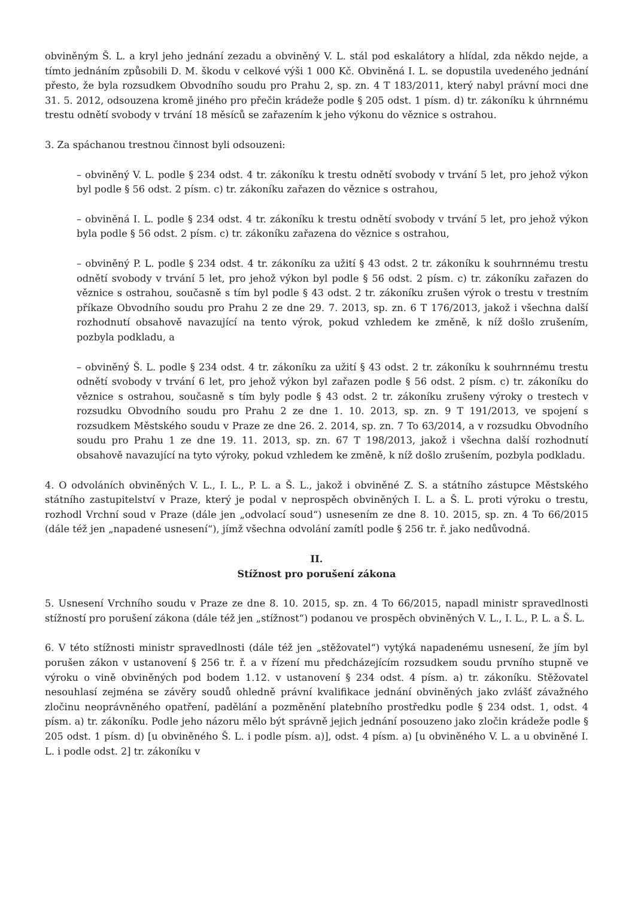obviněným Š. L. a kryl jeho jednání zezadu a obviněný V. L. stál pod eskalátory a hlídal, zda někdo nejde, a tímto jednáním způsobili D. M. škodu v celkové výši 1 000 Kč. Obviněná I. L. se dopustila uvedeného jednání přesto, že byla rozsudkem Obvodního soudu pro Prahu 2, sp. zn. 4 T 183/2011, který nabyl právní moci dne 31. 5. 2012, odsouzena kromě jiného pro přečin krádeže podle § 205 odst. 1 písm. d) tr. zákoníku k úhrnnému trestu odnětí svobody v trvání 18 měsíců se zařazením k jeho výkonu do věznice s ostrahou.
3. Za spáchanou trestnou činnost byli odsouzeni:
– obviněný V. L. podle § 234 odst. 4 tr. zákoníku k trestu odnětí svobody v trvání 5 let, pro jehož výkon byl podle § 56 odst. 2 písm. c) tr. zákoníku zařazen do věznice s ostrahou,
– obviněná I. L. podle § 234 odst. 4 tr. zákoníku k trestu odnětí svobody v trvání 5 let, pro jehož výkon byla podle § 56 odst. 2 písm. c) tr. zákoníku zařazena do věznice s ostrahou,
– obviněný P. L. podle § 234 odst. 4 tr. zákoníku za užití § 43 odst. 2 tr. zákoníku k souhrnnému trestu odnětí svobody v trvání 5 let, pro jehož výkon byl podle § 56 odst. 2 písm. c) tr. zákoníku zařazen do věznice s ostrahou, současně s tím byl podle § 43 odst. 2 tr. zákoníku zrušen výrok o trestu v trestním příkaze Obvodního soudu pro Prahu 2 ze dne 29. 7. 2013, sp. zn. 6 T 176/2013, jakož i všechna další rozhodnutí obsahově navazující na tento výrok, pokud vzhledem ke změně, k níž došlo zrušením, pozbyla podkladu, a
– obviněný Š. L. podle § 234 odst. 4 tr. zákoníku za užití § 43 odst. 2 tr. zákoníku k souhrnnému trestu odnětí svobody v trvání 6 let, pro jehož výkon byl zařazen podle § 56 odst. 2 písm. c) tr. zákoníku do věznice s ostrahou, současně s tím byly podle § 43 odst. 2 tr. zákoníku zrušeny výroky o trestech v rozsudku Obvodního soudu pro Prahu 2 ze dne 1. 10. 2013, sp. zn. 9 T 191/2013, ve spojení s rozsudkem Městského soudu v Praze ze dne 26. 2. 2014, sp. zn. 7 To 63/2014, a v rozsudku Obvodního soudu pro Prahu 1 ze dne 19. 11. 2013, sp. zn. 67 T 198/2013, jakož i všechna další rozhodnutí obsahově navazující na tyto výroky, pokud vzhledem ke změně, k níž došlo zrušením, pozbyla podkladu.
4. O odvoláních obviněných V. L., I. L., P. L. a Š. L., jakož i obviněné Z. S. a státního zástupce Městského státního zastupitelství v Praze, který je podal v neprospěch obviněných I. L. a Š. L. proti výroku o trestu, rozhodl Vrchní soud v Praze (dále jen „odvolací soud“) usnesením ze dne 8. 10. 2015, sp. zn. 4 To 66/2015 (dále též jen „napadené usnesení“), jímž všechna odvolání zamítl podle § 256 tr. ř. jako nedůvodná.
II.
Stížnost pro porušení zákona
5. Usnesení Vrchního soudu v Praze ze dne 8. 10. 2015, sp. zn. 4 To 66/2015, napadl ministr spravedlnosti stížností pro porušení zákona (dále též jen „stížnost“) podanou ve prospěch obviněných V. L., I. L., P. L. a Š. L.
6. V této stížnosti ministr spravedlnosti (dále též jen „stěžovatel“) vytýká napadenému usnesení, že jím byl porušen zákon v ustanovení § 256 tr. ř. a v řízení mu předcházejícím rozsudkem soudu prvního stupně ve výroku o vině obviněných pod bodem 1.12. v ustanovení § 234 odst. 4 písm. a) tr. zákoníku. Stěžovatel nesouhlasí zejména se závěry soudů ohledně právní kvalifikace jednání obviněných jako zvlášť závažného zločinu neoprávněného opatření, padělání a pozměnění platebního prostředku podle § 234 odst. 1, odst. 4 písm. a) tr. zákoníku. Podle jeho názoru mělo být správně jejich jednání posouzeno jako zločin krádeže podle § 205 odst. 1 písm. d) [u obviněného Š. L. i podle písm. a)], odst. 4 písm. a) [u obviněného V. L. a u obviněné I. L. i podle odst. 2] tr. zákoníku v